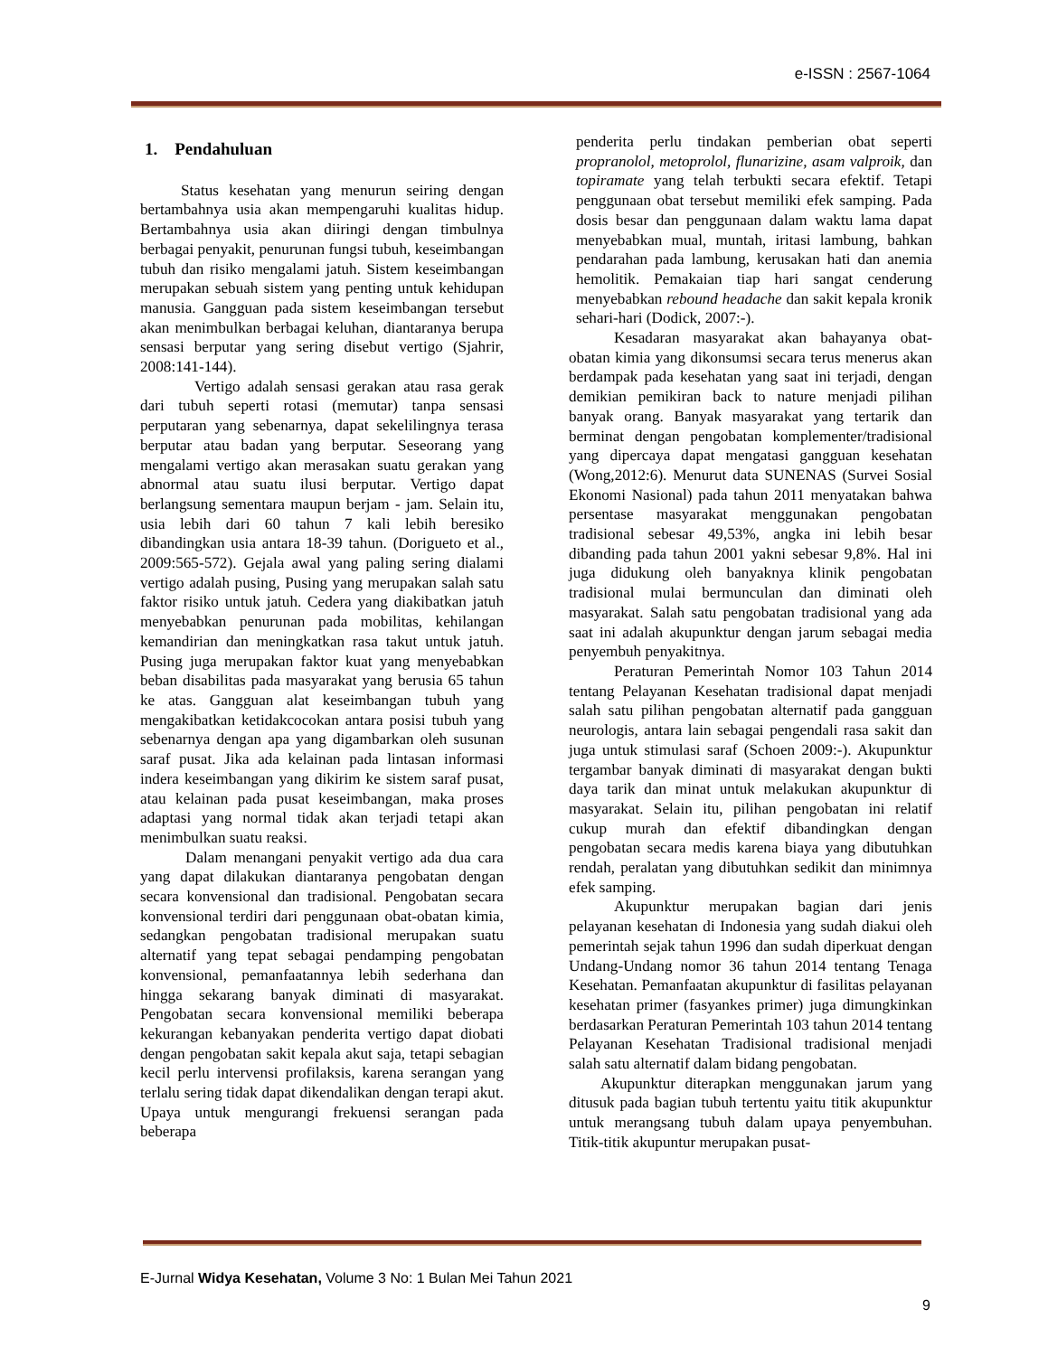e-ISSN : 2567-1064
1. Pendahuluan
Status kesehatan yang menurun seiring dengan bertambahnya usia akan mempengaruhi kualitas hidup. Bertambahnya usia akan diiringi dengan timbulnya berbagai penyakit, penurunan fungsi tubuh, keseimbangan tubuh dan risiko mengalami jatuh. Sistem keseimbangan merupakan sebuah sistem yang penting untuk kehidupan manusia. Gangguan pada sistem keseimbangan tersebut akan menimbulkan berbagai keluhan, diantaranya berupa sensasi berputar yang sering disebut vertigo (Sjahrir, 2008:141-144).
Vertigo adalah sensasi gerakan atau rasa gerak dari tubuh seperti rotasi (memutar) tanpa sensasi perputaran yang sebenarnya, dapat sekelilingnya terasa berputar atau badan yang berputar. Seseorang yang mengalami vertigo akan merasakan suatu gerakan yang abnormal atau suatu ilusi berputar. Vertigo dapat berlangsung sementara maupun berjam - jam. Selain itu, usia lebih dari 60 tahun 7 kali lebih beresiko dibandingkan usia antara 18-39 tahun. (Dorigueto et al., 2009:565-572). Gejala awal yang paling sering dialami vertigo adalah pusing, Pusing yang merupakan salah satu faktor risiko untuk jatuh. Cedera yang diakibatkan jatuh menyebabkan penurunan pada mobilitas, kehilangan kemandirian dan meningkatkan rasa takut untuk jatuh. Pusing juga merupakan faktor kuat yang menyebabkan beban disabilitas pada masyarakat yang berusia 65 tahun ke atas. Gangguan alat keseimbangan tubuh yang mengakibatkan ketidakcocokan antara posisi tubuh yang sebenarnya dengan apa yang digambarkan oleh susunan saraf pusat. Jika ada kelainan pada lintasan informasi indera keseimbangan yang dikirim ke sistem saraf pusat, atau kelainan pada pusat keseimbangan, maka proses adaptasi yang normal tidak akan terjadi tetapi akan menimbulkan suatu reaksi.
Dalam menangani penyakit vertigo ada dua cara yang dapat dilakukan diantaranya pengobatan dengan secara konvensional dan tradisional. Pengobatan secara konvensional terdiri dari penggunaan obat-obatan kimia, sedangkan pengobatan tradisional merupakan suatu alternatif yang tepat sebagai pendamping pengobatan konvensional, pemanfaatannya lebih sederhana dan hingga sekarang banyak diminati di masyarakat. Pengobatan secara konvensional memiliki beberapa kekurangan kebanyakan penderita vertigo dapat diobati dengan pengobatan sakit kepala akut saja, tetapi sebagian kecil perlu intervensi profilaksis, karena serangan yang terlalu sering tidak dapat dikendalikan dengan terapi akut. Upaya untuk mengurangi frekuensi serangan pada beberapa
penderita perlu tindakan pemberian obat seperti propranolol, metoprolol, flunarizine, asam valproik, dan topiramate yang telah terbukti secara efektif. Tetapi penggunaan obat tersebut memiliki efek samping. Pada dosis besar dan penggunaan dalam waktu lama dapat menyebabkan mual, muntah, iritasi lambung, bahkan pendarahan pada lambung, kerusakan hati dan anemia hemolitik. Pemakaian tiap hari sangat cenderung menyebabkan rebound headache dan sakit kepala kronik sehari-hari (Dodick, 2007:-).
Kesadaran masyarakat akan bahayanya obat-obatan kimia yang dikonsumsi secara terus menerus akan berdampak pada kesehatan yang saat ini terjadi, dengan demikian pemikiran back to nature menjadi pilihan banyak orang. Banyak masyarakat yang tertarik dan berminat dengan pengobatan komplementer/tradisional yang dipercaya dapat mengatasi gangguan kesehatan (Wong,2012:6). Menurut data SUNENAS (Survei Sosial Ekonomi Nasional) pada tahun 2011 menyatakan bahwa persentase masyarakat menggunakan pengobatan tradisional sebesar 49,53%, angka ini lebih besar dibanding pada tahun 2001 yakni sebesar 9,8%. Hal ini juga didukung oleh banyaknya klinik pengobatan tradisional mulai bermunculan dan diminati oleh masyarakat. Salah satu pengobatan tradisional yang ada saat ini adalah akupunktur dengan jarum sebagai media penyembuh penyakitnya.
Peraturan Pemerintah Nomor 103 Tahun 2014 tentang Pelayanan Kesehatan tradisional dapat menjadi salah satu pilihan pengobatan alternatif pada gangguan neurologis, antara lain sebagai pengendali rasa sakit dan juga untuk stimulasi saraf (Schoen 2009:-). Akupunktur tergambar banyak diminati di masyarakat dengan bukti daya tarik dan minat untuk melakukan akupunktur di masyarakat. Selain itu, pilihan pengobatan ini relatif cukup murah dan efektif dibandingkan dengan pengobatan secara medis karena biaya yang dibutuhkan rendah, peralatan yang dibutuhkan sedikit dan minimnya efek samping.
Akupunktur merupakan bagian dari jenis pelayanan kesehatan di Indonesia yang sudah diakui oleh pemerintah sejak tahun 1996 dan sudah diperkuat dengan Undang-Undang nomor 36 tahun 2014 tentang Tenaga Kesehatan. Pemanfaatan akupunktur di fasilitas pelayanan kesehatan primer (fasyankes primer) juga dimungkinkan berdasarkan Peraturan Pemerintah 103 tahun 2014 tentang Pelayanan Kesehatan Tradisional tradisional menjadi salah satu alternatif dalam bidang pengobatan.
Akupunktur diterapkan menggunakan jarum yang ditusuk pada bagian tubuh tertentu yaitu titik akupunktur untuk merangsang tubuh dalam upaya penyembuhan. Titik-titik akupuntur merupakan pusat-
E-Jurnal Widya Kesehatan, Volume 3 No: 1 Bulan Mei Tahun 2021
9